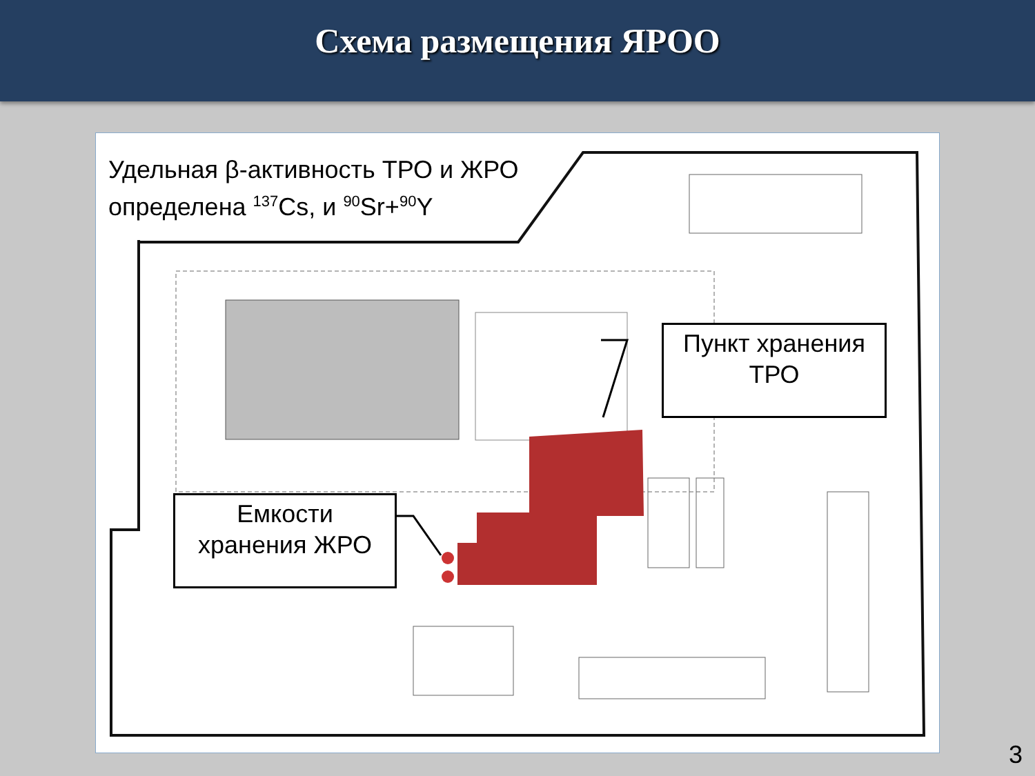Схема размещения ЯРОО
Удельная β-активность ТРО и ЖРО
определена <sup>137</sup>Cs, и <sup>90</sup>Sr+<sup>90</sup>Y
Пункт хранения
ТРО
Емкости
хранения ЖРО
3